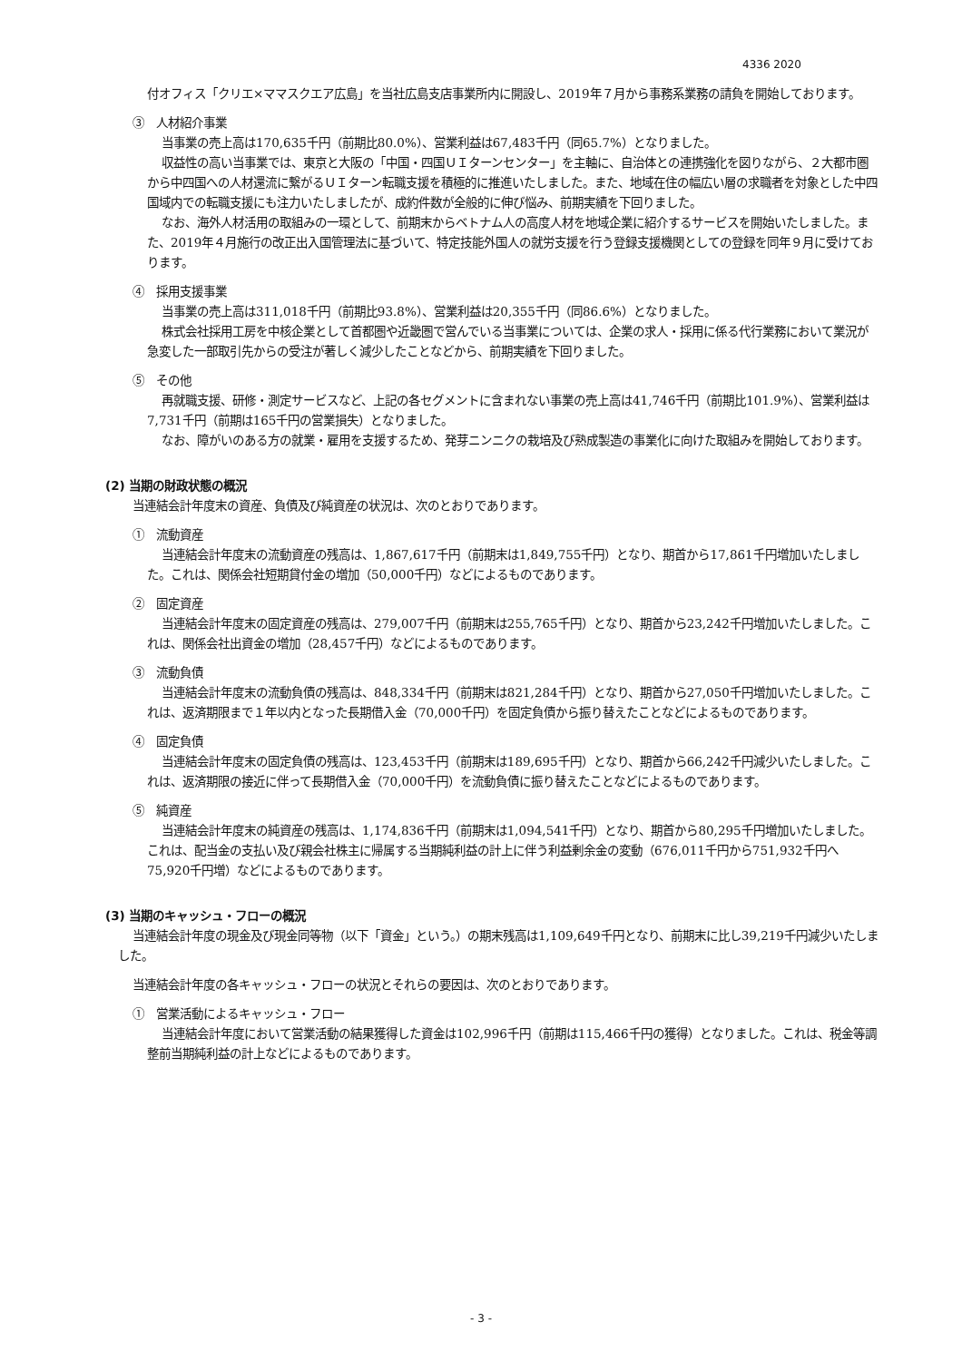4336 2020
付オフィス「クリエ×ママスクエア広島」を当社広島支店事業所内に開設し、2019年７月から事務系業務の請負を開始しております。
③　人材紹介事業
当事業の売上高は170,635千円（前期比80.0%）、営業利益は67,483千円（同65.7%）となりました。
収益性の高い当事業では、東京と大阪の「中国・四国ＵＩターンセンター」を主軸に、自治体との連携強化を図りながら、２大都市圏から中四国への人材還流に繋がるＵＩターン転職支援を積極的に推進いたしました。また、地域在住の幅広い層の求職者を対象とした中四国域内での転職支援にも注力いたしましたが、成約件数が全般的に伸び悩み、前期実績を下回りました。
なお、海外人材活用の取組みの一環として、前期末からベトナム人の高度人材を地域企業に紹介するサービスを開始いたしました。また、2019年４月施行の改正出入国管理法に基づいて、特定技能外国人の就労支援を行う登録支援機関としての登録を同年９月に受けております。
④　採用支援事業
当事業の売上高は311,018千円（前期比93.8%）、営業利益は20,355千円（同86.6%）となりました。
株式会社採用工房を中核企業として首都圏や近畿圏で営んでいる当事業については、企業の求人・採用に係る代行業務において業況が急変した一部取引先からの受注が著しく減少したことなどから、前期実績を下回りました。
⑤　その他
再就職支援、研修・測定サービスなど、上記の各セグメントに含まれない事業の売上高は41,746千円（前期比101.9%）、営業利益は7,731千円（前期は165千円の営業損失）となりました。
なお、障がいのある方の就業・雇用を支援するため、発芽ニンニクの栽培及び熟成製造の事業化に向けた取組みを開始しております。
(2) 当期の財政状態の概況
当連結会計年度末の資産、負債及び純資産の状況は、次のとおりであります。
①　流動資産
当連結会計年度末の流動資産の残高は、1,867,617千円（前期末は1,849,755千円）となり、期首から17,861千円増加いたしました。これは、関係会社短期貸付金の増加（50,000千円）などによるものであります。
②　固定資産
当連結会計年度末の固定資産の残高は、279,007千円（前期末は255,765千円）となり、期首から23,242千円増加いたしました。これは、関係会社出資金の増加（28,457千円）などによるものであります。
③　流動負債
当連結会計年度末の流動負債の残高は、848,334千円（前期末は821,284千円）となり、期首から27,050千円増加いたしました。これは、返済期限まで１年以内となった長期借入金（70,000千円）を固定負債から振り替えたことなどによるものであります。
④　固定負債
当連結会計年度末の固定負債の残高は、123,453千円（前期末は189,695千円）となり、期首から66,242千円減少いたしました。これは、返済期限の接近に伴って長期借入金（70,000千円）を流動負債に振り替えたことなどによるものであります。
⑤　純資産
当連結会計年度末の純資産の残高は、1,174,836千円（前期末は1,094,541千円）となり、期首から80,295千円増加いたしました。これは、配当金の支払い及び親会社株主に帰属する当期純利益の計上に伴う利益剰余金の変動（676,011千円から751,932千円へ75,920千円増）などによるものであります。
(3) 当期のキャッシュ・フローの概況
当連結会計年度の現金及び現金同等物（以下「資金」という。）の期末残高は1,109,649千円となり、前期末に比し39,219千円減少いたしました。
当連結会計年度の各キャッシュ・フローの状況とそれらの要因は、次のとおりであります。
①　営業活動によるキャッシュ・フロー
当連結会計年度において営業活動の結果獲得した資金は102,996千円（前期は115,466千円の獲得）となりました。これは、税金等調整前当期純利益の計上などによるものであります。
- 3 -